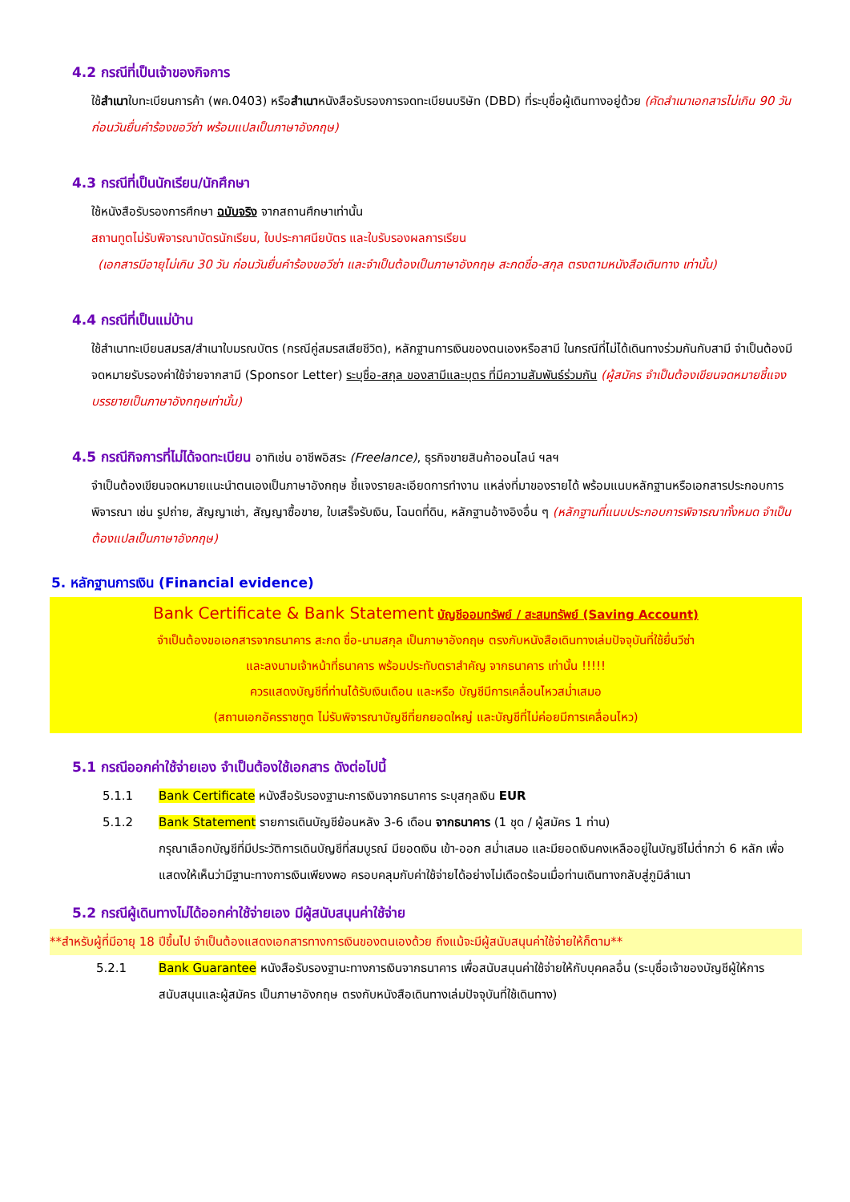4.2 กรณีที่เป็นเจ้าของกิจการ
ใช้สำเนาใบทะเบียนการค้า (พค.0403) หรือสำเนาหนังสือรับรองการจดทะเบียนบริษัท (DBD) ที่ระบุชื่อผู้เดินทางอยู่ด้วย (คัดสำเนาเอกสารไม่เกิน 90 วัน ก่อนวันยื่นคำร้องขอวีซ่า พร้อมแปลเป็นภาษาอังกฤษ)
4.3 กรณีที่เป็นนักเรียน/นักศึกษา
ใช้หนังสือรับรองการศึกษา ฉบับจริง จากสถานศึกษาเท่านั้น
สถานทูตไม่รับพิจารณาบัตรนักเรียน, ใบประกาศนียบัตร และใบรับรองผลการเรียน
(เอกสารมีอายุไม่เกิน 30 วัน ก่อนวันยื่นคำร้องขอวีซ่า และจำเป็นต้องเป็นภาษาอังกฤษ สะกดชื่อ-สกุล ตรงตามหนังสือเดินทาง เท่านั้น)
4.4 กรณีที่เป็นแม่บ้าน
ใช้สำเนาทะเบียนสมรส/สำเนาใบมรณบัตร (กรณีคู่สมรสเสียชีวิต), หลักฐานการเงินของตนเองหรือสามี ในกรณีที่ไม่ได้เดินทางร่วมกันกับสามี จำเป็นต้องมีจดหมายรับรองค่าใช้จ่ายจากสามี (Sponsor Letter) ระบุชื่อ-สกุล ของสามีและบุตร ที่มีความสัมพันธ์ร่วมกัน (ผู้สมัคร จำเป็นต้องเขียนจดหมายชี้แจง บรรยายเป็นภาษาอังกฤษเท่านั้น)
4.5 กรณีกิจการที่ไม่ได้จดทะเบียน อาทิเช่น อาชีพอิสระ (Freelance), ธุรกิจขายสินค้าออนไลน์ ฯลฯ
จำเป็นต้องเขียนจดหมายแนะนำตนเองเป็นภาษาอังกฤษ ชี้แจงรายละเอียดการทำงาน แหล่งที่มาของรายได้ พร้อมแนบหลักฐานหรือเอกสารประกอบการพิจารณา เช่น รูปถ่าย, สัญญาเช่า, สัญญาซื้อขาย, ใบเสร็จรับเงิน, โฉนดที่ดิน, หลักฐานอ้างอิงอื่น ๆ (หลักฐานที่แนบประกอบการพิจารณาทั้งหมด จำเป็นต้องแปลเป็นภาษาอังกฤษ)
5. หลักฐานการเงิน (Financial evidence)
Bank Certificate & Bank Statement บัญชีออมทรัพย์ / สะสมทรัพย์ (Saving Account)
จำเป็นต้องขอเอกสารจากธนาคาร สะกด ชื่อ-นามสกุล เป็นภาษาอังกฤษ ตรงกับหนังสือเดินทางเล่มปัจจุบันที่ใช้ยื่นวีซ่า
และลงนามเจ้าหน้าที่ธนาคาร พร้อมประทับตราสำคัญ จากธนาคาร เท่านั้น !!!!!
ควรแสดงบัญชีที่ท่านได้รับเงินเดือน และหรือ บัญชีมีการเคลื่อนไหวสม่ำเสมอ
(สถานเอกอัครราชทูต ไม่รับพิจารณาบัญชีที่ยกยอดใหญ่ และบัญชีที่ไม่ค่อยมีการเคลื่อนไหว)
5.1 กรณีออกค่าใช้จ่ายเอง จำเป็นต้องใช้เอกสาร ดังต่อไปนี้
5.1.1 Bank Certificate หนังสือรับรองฐานะการเงินจากธนาคาร ระบุสกุลเงิน EUR
5.1.2 Bank Statement รายการเดินบัญชีย้อนหลัง 3-6 เดือน จากธนาคาร (1 ชุด / ผู้สมัคร 1 ท่าน)
กรุณาเลือกบัญชีที่มีประวัติการเดินบัญชีที่สมบูรณ์ มียอดเงิน เข้า-ออก สม่ำเสมอ และมียอดเงินคงเหลืออยู่ในบัญชีไม่ต่ำกว่า 6 หลัก เพื่อแสดงให้เห็นว่ามีฐานะทางการเงินเพียงพอ ครอบคลุมกับค่าใช้จ่ายได้อย่างไม่เดือดร้อนเมื่อท่านเดินทางกลับสู่ภูมิลำเนา
5.2 กรณีผู้เดินทางไม่ได้ออกค่าใช้จ่ายเอง มีผู้สนับสนุนค่าใช้จ่าย
**สำหรับผู้ที่มีอายุ 18 ปีขึ้นไป จำเป็นต้องแสดงเอกสารทางการเงินของตนเองด้วย ถึงแม้จะมีผู้สนับสนุนค่าใช้จ่ายให้ก็ตาม**
5.2.1 Bank Guarantee หนังสือรับรองฐานะทางการเงินจากธนาคาร เพื่อสนับสนุนค่าใช้จ่ายให้กับบุคคลอื่น (ระบุชื่อเจ้าของบัญชีผู้ให้การสนับสนุนและผู้สมัคร เป็นภาษาอังกฤษ ตรงกับหนังสือเดินทางเล่มปัจจุบันที่ใช้เดินทาง)